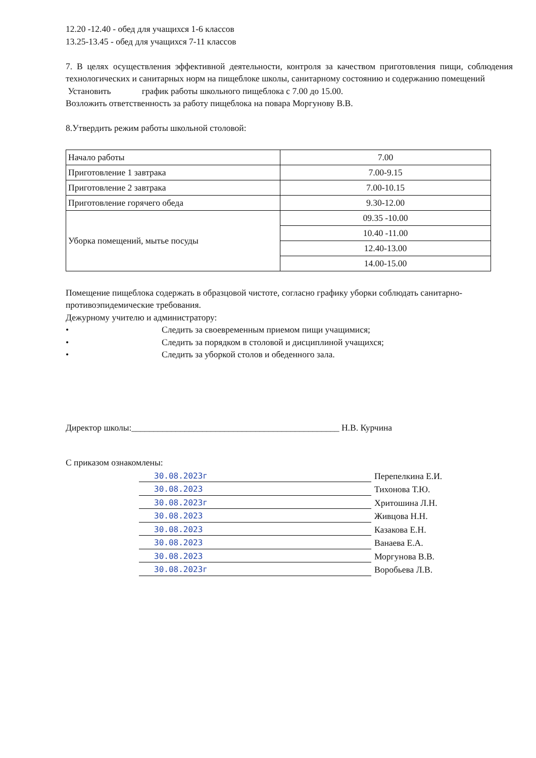12.20 -12.40 - обед для учащихся 1-6 классов
13.25-13.45 - обед для учащихся 7-11 классов
7. В целях осуществления эффективной деятельности, контроля за качеством приготовления пищи, соблюдения технологических и санитарных норм на пищеблоке школы, санитарному состоянию и содержанию помещений
Установить график работы школьного пищеблока с 7.00 до 15.00.
Возложить ответственность за работу пищеблока на повара Моргунову В.В.
8.Утвердить режим работы школьной столовой:
| Начало работы | 7.00 |
| Приготовление 1 завтрака | 7.00-9.15 |
| Приготовление 2 завтрака | 7.00-10.15 |
| Приготовление горячего обеда | 9.30-12.00 |
| Уборка помещений, мытье посуды | 09.35 -10.00 |
| | 10.40 -11.00 |
| | 12.40-13.00 |
| | 14.00-15.00 |
Помещение пищеблока содержать в образцовой чистоте, согласно графику уборки соблюдать санитарно-противоэпидемические требования.
Дежурному учителю и администратору:
• Следить за своевременным приемом пищи учащимися;
• Следить за порядком в столовой и дисциплиной учащихся;
• Следить за уборкой столов и обеденного зала.
Директор школы:_______________________________________________ Н.В. Курчина
С приказом ознакомлены:
30.08.2023г Перепелкина Е.И.
30.08.2023 Тихонова Т.Ю.
30.08.2023г Хритошина Л.Н.
30.08.2023 Живцова Н.Н.
30.08.2023 Казакова Е.Н.
30.08.2023 Ванаева Е.А.
30.08.2023 Моргунова В.В.
30.08.2023г Воробьева Л.В.